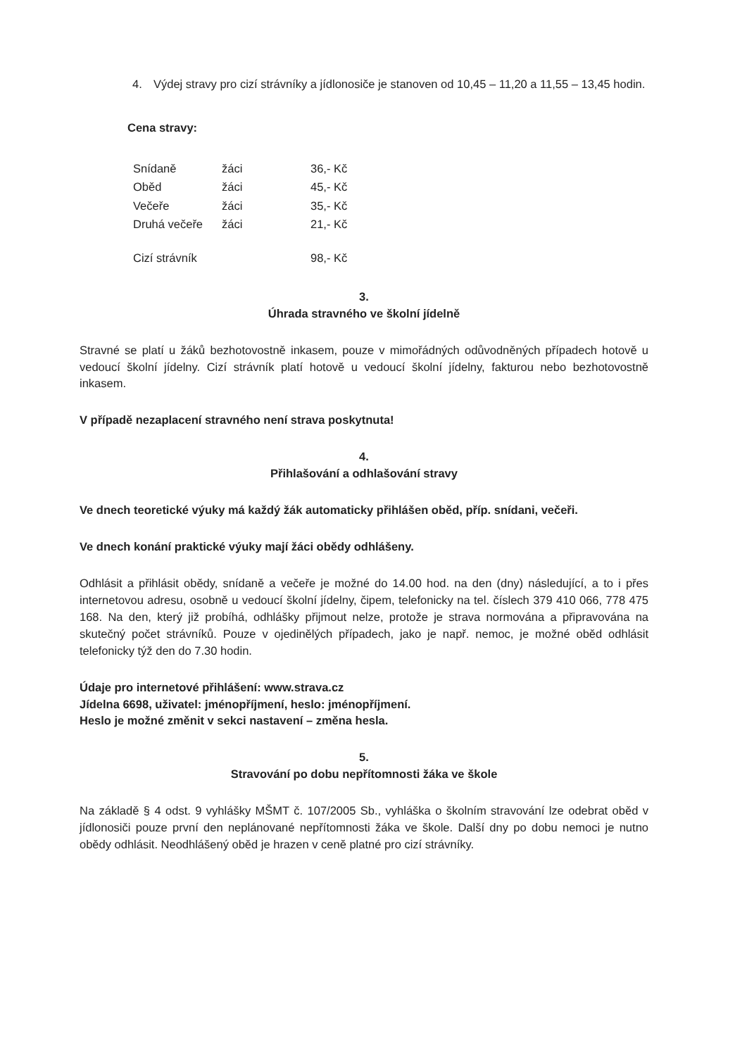4. Výdej stravy pro cizí strávníky a jídlonosiče je stanoven od 10,45 – 11,20 a 11,55 – 13,45 hodin.
Cena stravy:
| Snídaně | žáci | 36,- Kč |
| Oběd | žáci | 45,- Kč |
| Večeře | žáci | 35,- Kč |
| Druhá večeře | žáci | 21,- Kč |
| Cizí strávník | | 98,- Kč |
3.
Úhrada stravného ve školní jídelně
Stravné se platí u žáků bezhotovostně inkasem, pouze v mimořádných odůvodněných případech hotově u vedoucí školní jídelny. Cizí strávník platí hotově u vedoucí školní jídelny, fakturou nebo bezhotovostně inkasem.
V případě nezaplacení stravného není strava poskytnuta!
4.
Přihlašování a odhlašování stravy
Ve dnech teoretické výuky má každý žák automaticky přihlášen oběd, příp. snídani, večeři.
Ve dnech konání praktické výuky mají žáci obědy odhlášeny.
Odhlásit a přihlásit obědy, snídaně a večeře je možné do 14.00 hod. na den (dny) následující, a to i přes internetovou adresu, osobně u vedoucí školní jídelny, čipem, telefonicky na tel. číslech 379 410 066, 778 475 168. Na den, který již probíhá, odhlášky přijmout nelze, protože je strava normována a připravována na skutečný počet strávníků. Pouze v ojedinělých případech, jako je např. nemoc, je možné oběd odhlásit telefonicky týž den do 7.30 hodin.
Údaje pro internetové přihlášení: www.strava.cz
Jídelna 6698, uživatel: jménopříjmení, heslo: jménopříjmení.
Heslo je možné změnit v sekci nastavení – změna hesla.
5.
Stravování po dobu nepřítomnosti žáka ve škole
Na základě § 4 odst. 9 vyhlášky MŠMT č. 107/2005 Sb., vyhláška o školním stravování lze odebrat oběd v jídlonosiči pouze první den neplánované nepřítomnosti žáka ve škole. Další dny po dobu nemoci je nutno obědy odhlásit. Neodhlášený oběd je hrazen v ceně platné pro cizí strávníky.